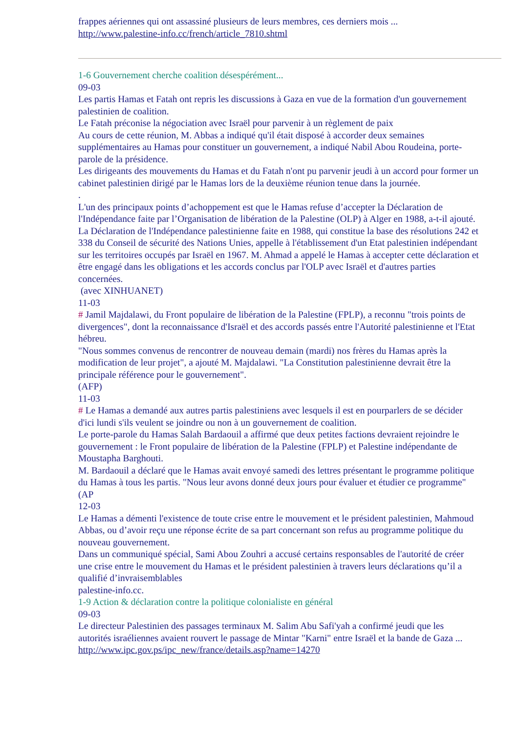frappes aériennes qui ont assassiné plusieurs de leurs membres, ces derniers mois ...
http://www.palestine-info.cc/french/article_7810.shtml
1-6 Gouvernement cherche coalition désespérément...
09-03
Les partis Hamas et Fatah ont repris les discussions à Gaza en vue de la formation d'un gouvernement palestinien de coalition.
Le Fatah préconise la négociation avec Israël pour parvenir à un règlement de paix
Au cours de cette réunion, M. Abbas a indiqué qu'il était disposé à accorder deux semaines supplémentaires au Hamas pour constituer un gouvernement, a indiqué Nabil Abou Roudeina, porte-parole de la présidence.
Les dirigeants des mouvements du Hamas et du Fatah n'ont pu parvenir jeudi à un accord pour former un cabinet palestinien dirigé par le Hamas lors de la deuxième réunion tenue dans la journée.
.
L'un des principaux points d’achoppement est que le Hamas refuse d’accepter la Déclaration de l'Indépendance faite par l’Organisation de libération de la Palestine (OLP) à Alger en 1988, a-t-il ajouté.
La Déclaration de l'Indépendance palestinienne faite en 1988, qui constitue la base des résolutions 242 et 338 du Conseil de sécurité des Nations Unies, appelle à l'établissement d'un Etat palestinien indépendant sur les territoires occupés par Israël en 1967. M. Ahmad a appelé le Hamas à accepter cette déclaration et être engagé dans les obligations et les accords conclus par l'OLP avec Israël et d'autres parties concernées.
(avec XINHUANET)
11-03
# Jamil Majdalawi, du Front populaire de libération de la Palestine (FPLP), a reconnu "trois points de divergences", dont la reconnaissance d'Israël et des accords passés entre l'Autorité palestinienne et l'Etat hébreu.
"Nous sommes convenus de rencontrer de nouveau demain (mardi) nos frères du Hamas après la modification de leur projet", a ajouté M. Majdalawi. "La Constitution palestinienne devrait être la principale référence pour le gouvernement".
(AFP)
11-03
# Le Hamas a demandé aux autres partis palestiniens avec lesquels il est en pourparlers de se décider d'ici lundi s'ils veulent se joindre ou non à un gouvernement de coalition.
Le porte-parole du Hamas Salah Bardaouil a affirmé que deux petites factions devraient rejoindre le gouvernement : le Front populaire de libération de la Palestine (FPLP) et Palestine indépendante de Moustapha Barghouti.
M. Bardaouil a déclaré que le Hamas avait envoyé samedi des lettres présentant le programme politique du Hamas à tous les partis. "Nous leur avons donné deux jours pour évaluer et étudier ce programme" (AP
12-03
Le Hamas a démenti l'existence de toute crise entre le mouvement et le président palestinien, Mahmoud Abbas, ou d’avoir reçu une réponse écrite de sa part concernant son refus au programme politique du nouveau gouvernement.
Dans un communiqué spécial, Sami Abou Zouhri a accusé certains responsables de l'autorité de créer une crise entre le mouvement du Hamas et le président palestinien à travers leurs déclarations qu’il a qualifié d’invraisemblables
palestine-info.cc.
1-9 Action & déclaration contre la politique colonialiste en général
09-03
Le directeur Palestinien des passages terminaux M. Salim Abu Safi'yah a confirmé jeudi que les autorités israéliennes avaient rouvert le passage de Mintar "Karni" entre Israël et la bande de Gaza ...
http://www.ipc.gov.ps/ipc_new/france/details.asp?name=14270